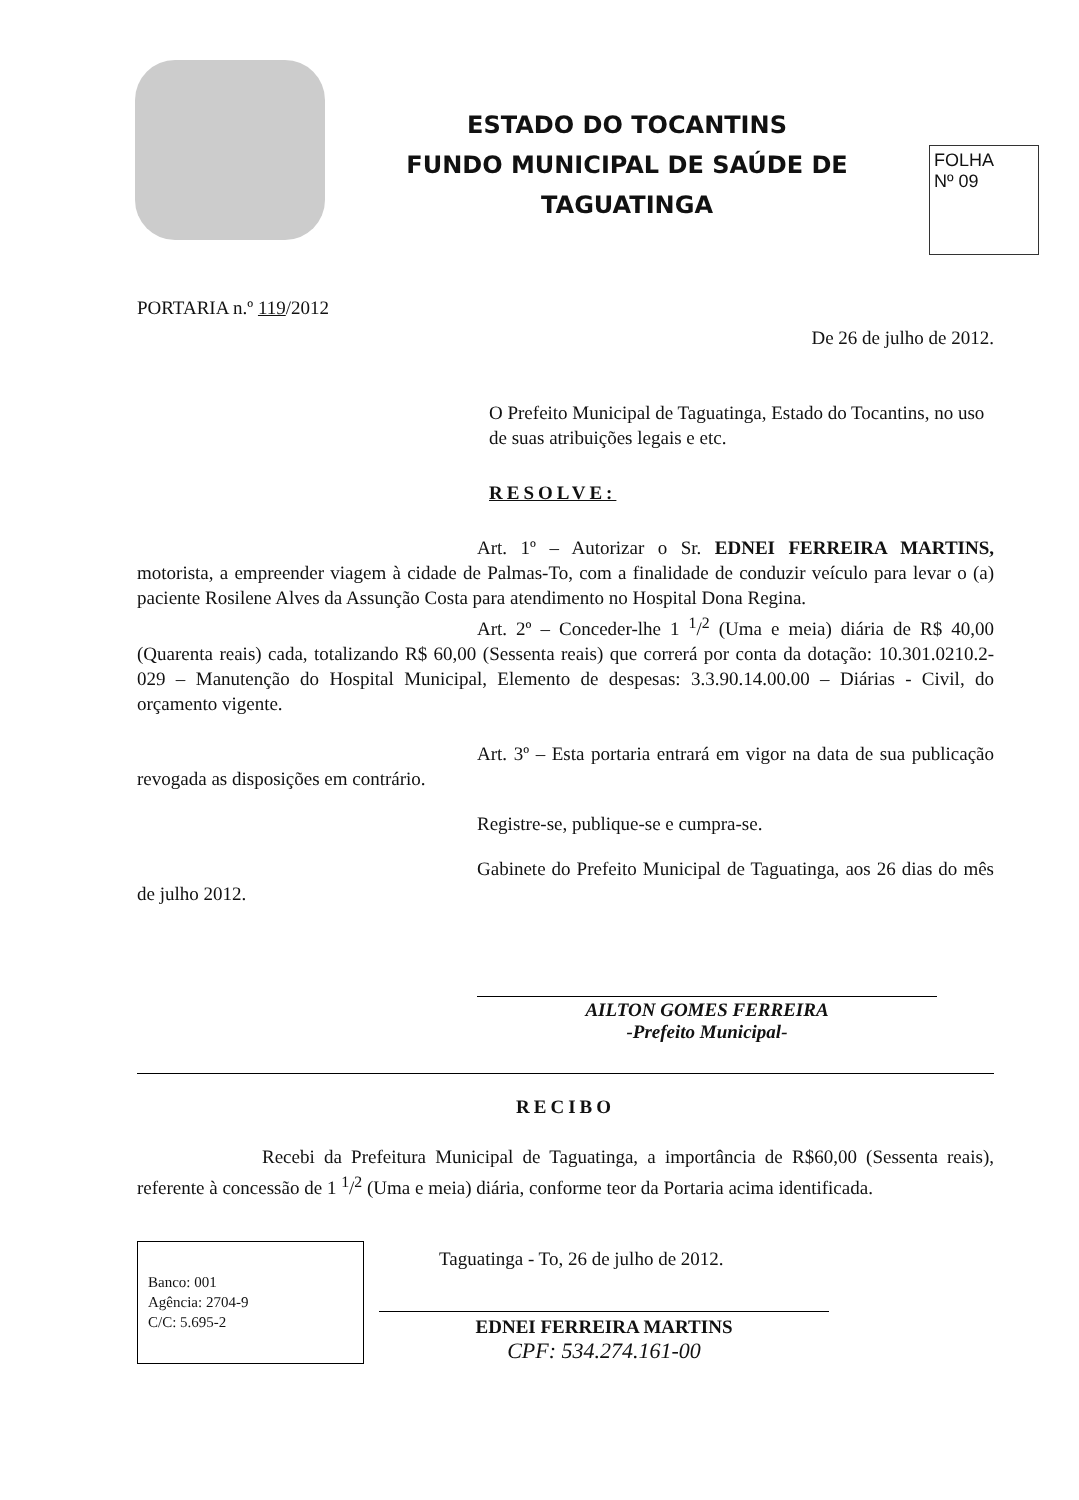ESTADO DO TOCANTINS
FUNDO MUNICIPAL DE SAÚDE DE
TAGUATINGA
FOLHA
Nº 09
PORTARIA n.º 119/2012
De 26 de julho de 2012.
O Prefeito Municipal de Taguatinga, Estado do Tocantins, no uso de suas atribuições legais e etc.
RESOLVE:
Art. 1º – Autorizar o Sr. EDNEI FERREIRA MARTINS, motorista, a empreender viagem à cidade de Palmas-To, com a finalidade de conduzir veículo para levar o (a) paciente Rosilene Alves da Assunção Costa para atendimento no Hospital Dona Regina.
Art. 2º – Conceder-lhe 1 <sup>1</sup>/<sup>2</sup> (Uma e meia) diária de R$ 40,00 (Quarenta reais) cada, totalizando R$ 60,00 (Sessenta reais) que correrá por conta da dotação: 10.301.0210.2-029 – Manutenção do Hospital Municipal, Elemento de despesas: 3.3.90.14.00.00 – Diárias - Civil, do orçamento vigente.
Art. 3º – Esta portaria entrará em vigor na data de sua publicação revogada as disposições em contrário.
Registre-se, publique-se e cumpra-se.
Gabinete do Prefeito Municipal de Taguatinga, aos 26 dias do mês de julho 2012.
AILTON GOMES FERREIRA
-Prefeito Municipal-
RECIBO
Recebi da Prefeitura Municipal de Taguatinga, a importância de R$60,00 (Sessenta reais), referente à concessão de 1 <sup>1</sup>/<sup>2</sup> (Uma e meia) diária, conforme teor da Portaria acima identificada.
Banco: 001
Agência: 2704-9
C/C: 5.695-2
Taguatinga - To, 26 de julho de 2012.
EDNEI FERREIRA MARTINS
CPF: 534.274.161-00